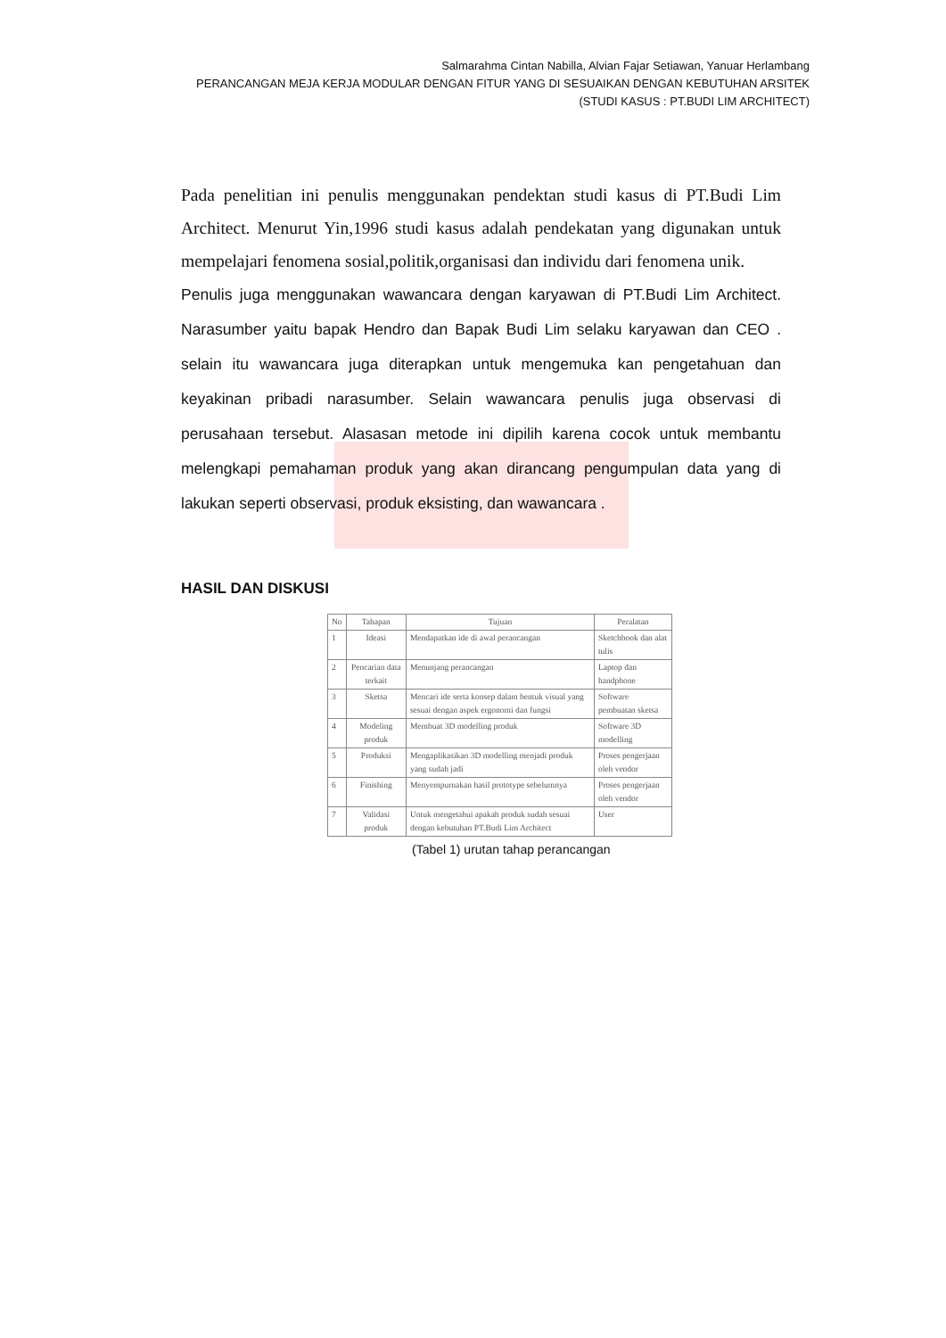Salmarahma Cintan Nabilla, Alvian Fajar Setiawan, Yanuar Herlambang
PERANCANGAN MEJA KERJA MODULAR DENGAN FITUR YANG DI SESUAIKAN DENGAN KEBUTUHAN ARSITEK
(STUDI KASUS : PT.BUDI LIM ARCHITECT)
Pada penelitian ini penulis menggunakan pendektan studi kasus di PT.Budi Lim Architect. Menurut Yin,1996 studi kasus adalah pendekatan yang digunakan untuk mempelajari fenomena sosial,politik,organisasi dan individu dari fenomena unik.
Penulis juga menggunakan wawancara dengan karyawan di PT.Budi Lim Architect. Narasumber yaitu bapak Hendro dan Bapak Budi Lim selaku karyawan dan CEO . selain itu wawancara juga diterapkan untuk mengemuka kan pengetahuan dan keyakinan pribadi narasumber. Selain wawancara penulis juga observasi di perusahaan tersebut. Alasasan metode ini dipilih karena cocok untuk membantu melengkapi pemahaman produk yang akan dirancang pengumpulan data yang di lakukan seperti observasi, produk eksisting, dan wawancara .
HASIL DAN DISKUSI
| No | Tahapan | Tujuan | Peralatan |
| --- | --- | --- | --- |
| 1 | Ideasi | Mendapatkan ide di awal perancangan | Sketchbook dan alat tulis |
| 2 | Pencarian data terkait | Menunjang perancangan | Laptop dan handphone |
| 3 | Sketsa | Mencari ide serta konsep dalam bentuk visual yang sesuai dengan aspek ergonomi dan fungsi | Software pembuatan sketsa |
| 4 | Modeling produk | Membuat 3D modelling produk | Software 3D modelling |
| 5 | Produksi | Mengaplikasikan 3D modelling menjadi produk yang sudah jadi | Proses pengerjaan oleh vendor |
| 6 | Finishing | Menyempurnakan hasil prototype sebelumnya | Proses pengerjaan oleh vendor |
| 7 | Validasi produk | Untuk mengetahui apakah produk sudah sesuai dengan kebutuhan PT.Budi Lim Architect | User |
(Tabel 1) urutan tahap perancangan